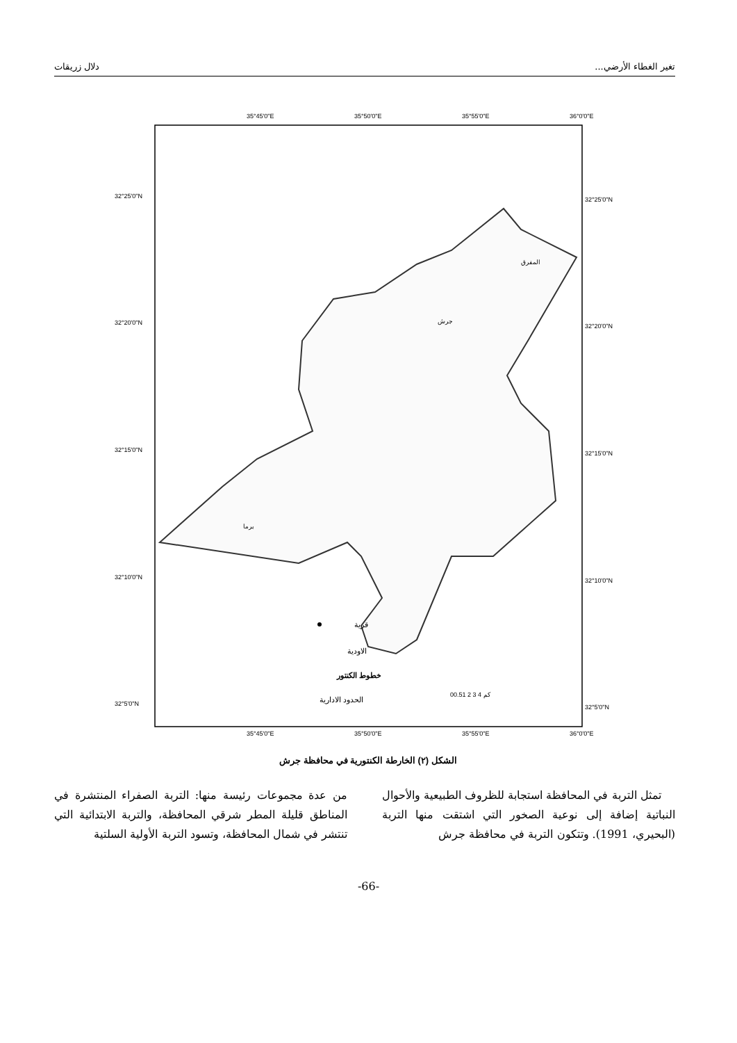تغير الغطاء الأرضي... دلال زريقات
35°45'0"E
35°50'0"E
35°55'0"E
36°0'0"E
32°25'0"N
32°20'0"N
32°15'0"N
32°10'0"N
32°5'0"N
32°25'0"N
32°20'0"N
32°15'0"N
32°10'0"N
32°5'0"N
قرية
الاودية
خطوط الكنتور
الحدود الادارية
00.51 2 3 4 كم
35°45'0"E
35°50'0"E
35°55'0"E
36°0'0"E
المفرق
جرش
برما
الشكل (٢) الخارطة الكنتورية في محافظة جرش
تمثل التربة في المحافظة استجابة للظروف الطبيعية والأحوال النباتية إضافة إلى نوعية الصخور التي اشتقت منها التربة (البحيري، 1991). وتتكون التربة في محافظة جرش
من عدة مجموعات رئيسة منها: التربة الصفراء المنتشرة في المناطق قليلة المطر شرقي المحافظة، والتربة الابتدائية التي تنتشر في شمال المحافظة، وتسود التربة الأولية السلتية
-66-